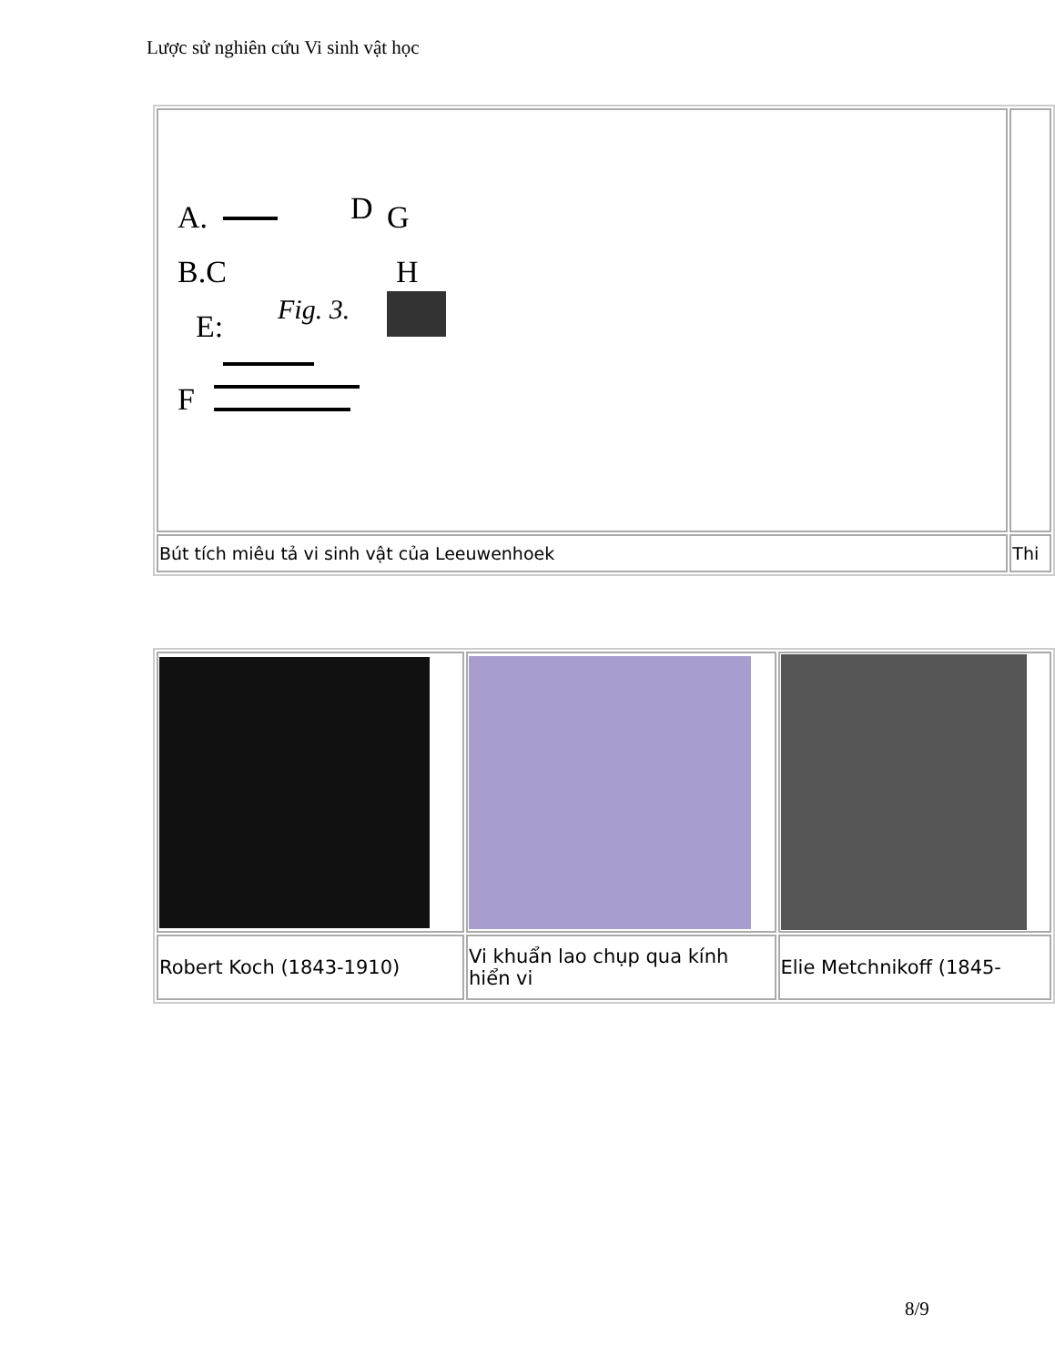Lược sử nghiên cứu Vi sinh vật học
| A. B.C E: F D G H Fig. 3. | |
| Bút tích miêu tả vi sinh vật của Leeuwenhoek | Thi |
| Robert Koch (1843-1910) | Vi khuẩn lao chụp qua kính hiển vi | Elie Metchnikoff (1845- |
8/9